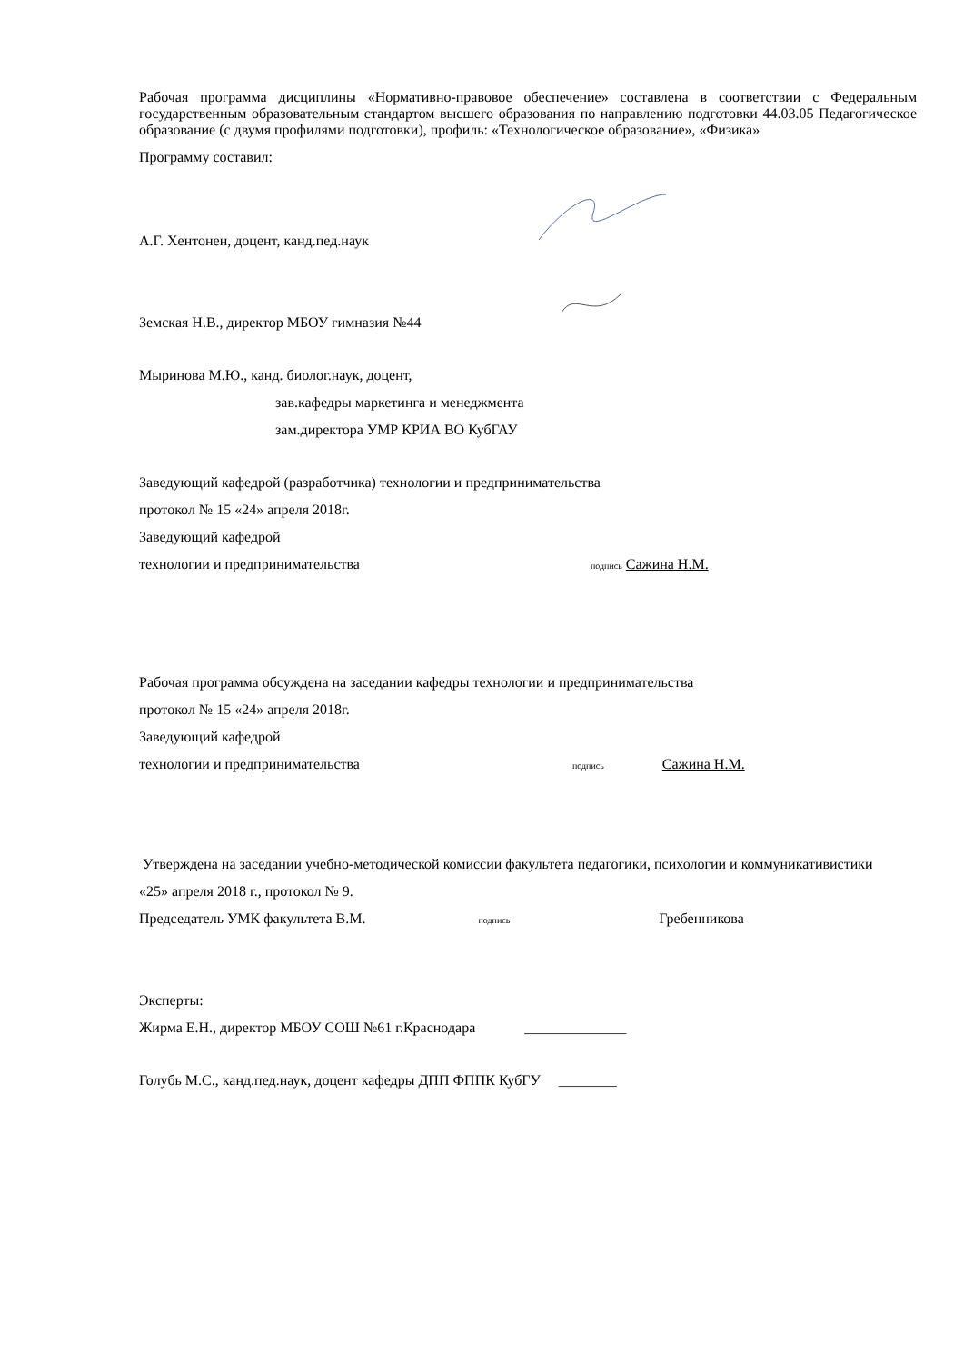Рабочая программа дисциплины «Нормативно-правовое обеспечение» составлена в соответствии с Федеральным государственным образовательным стандартом высшего образования по направлению подготовки 44.03.05 Педагогическое образование (с двумя профилями подготовки), профиль: «Технологическое образование», «Физика»
Программу составил:
А.Г. Хентонен, доцент, канд.пед.наук
Земская Н.В., директор МБОУ гимназия №44
Мыринова М.Ю., канд. биолог.наук, доцент,
зав.кафедры маркетинга и менеджмента
зам.директора УМР КРИА ВО КубГАУ
Заведующий кафедрой (разработчика) технологии и предпринимательства
протокол № 15 «24» апреля 2018г.
Заведующий кафедрой
технологии и предпринимательства подпись Сажина Н.М.
Рабочая программа обсуждена на заседании кафедры технологии и предпринимательства
протокол № 15 «24» апреля 2018г.
Заведующий кафедрой
технологии и предпринимательства подпись Сажина Н.М.
Утверждена на заседании учебно-методической комиссии факультета педагогики, психологии и коммуникативистики
«25» апреля 2018 г., протокол № 9.
Председатель УМК факультета В.М. подпись Гребенникова
Эксперты:
Жирма Е.Н., директор МБОУ СОШ №61 г.Краснодара ______________
Голубь М.С., канд.пед.наук, доцент кафедры ДПП ФППК КубГУ ________